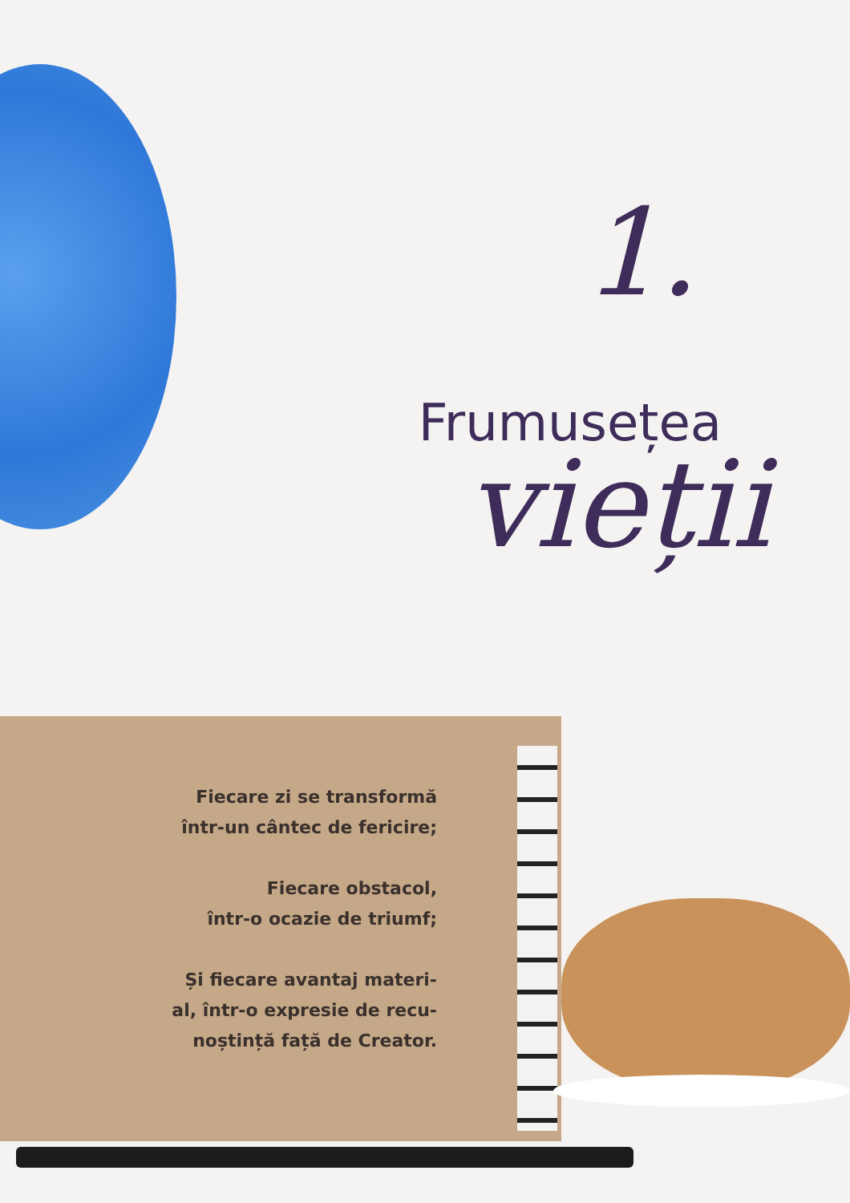1.
Frumusețea
vieții
Fiecare zi se transformă
într-un cântec de fericire;
Fiecare obstacol,
într-o ocazie de triumf;
Și fiecare avantaj materi-
al, într-o expresie de recu-
noștință față de Creator.